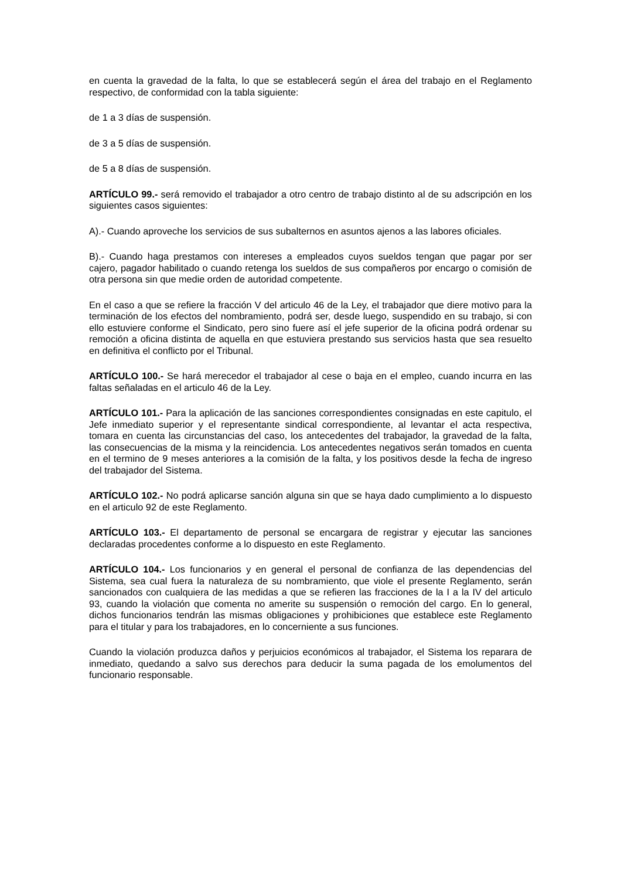en cuenta la gravedad de la falta, lo que se establecerá según el área del trabajo en el Reglamento respectivo, de conformidad con la tabla siguiente:
de 1 a 3 días de suspensión.
de 3 a 5 días de suspensión.
de 5 a 8 días de suspensión.
ARTÍCULO 99.- será removido el trabajador a otro centro de trabajo distinto al de su adscripción en los siguientes casos siguientes:
A).- Cuando aproveche los servicios de sus subalternos en asuntos ajenos a las labores oficiales.
B).- Cuando haga prestamos con intereses a empleados cuyos sueldos tengan que pagar por ser cajero, pagador habilitado o cuando retenga los sueldos de sus compañeros por encargo o comisión de otra persona sin que medie orden de autoridad competente.
En el caso a que se refiere la fracción V del articulo 46 de la Ley, el trabajador que diere motivo para la terminación de los efectos del nombramiento, podrá ser, desde luego, suspendido en su trabajo, si con ello estuviere conforme el Sindicato, pero sino fuere así el jefe superior de la oficina podrá ordenar su remoción a oficina distinta de aquella en que estuviera prestando sus servicios hasta que sea resuelto en definitiva el conflicto por el Tribunal.
ARTÍCULO 100.- Se hará merecedor el trabajador al cese o baja en el empleo, cuando incurra en las faltas señaladas en el articulo 46 de la Ley.
ARTÍCULO 101.- Para la aplicación de las sanciones correspondientes consignadas en este capitulo, el Jefe inmediato superior y el representante sindical correspondiente, al levantar el acta respectiva, tomara en cuenta las circunstancias del caso, los antecedentes del trabajador, la gravedad de la falta, las consecuencias de la misma y la reincidencia. Los antecedentes negativos serán tomados en cuenta en el termino de 9 meses anteriores a la comisión de la falta, y los positivos desde la fecha de ingreso del trabajador del Sistema.
ARTÍCULO 102.- No podrá aplicarse sanción alguna sin que se haya dado cumplimiento a lo dispuesto en el articulo 92 de este Reglamento.
ARTÍCULO 103.- El departamento de personal se encargara de registrar y ejecutar las sanciones declaradas procedentes conforme a lo dispuesto en este Reglamento.
ARTÍCULO 104.- Los funcionarios y en general el personal de confianza de las dependencias del Sistema, sea cual fuera la naturaleza de su nombramiento, que viole el presente Reglamento, serán sancionados con cualquiera de las medidas a que se refieren las fracciones de la I a la IV del articulo 93, cuando la violación que comenta no amerite su suspensión o remoción del cargo. En lo general, dichos funcionarios tendrán las mismas obligaciones y prohibiciones que establece este Reglamento para el titular y para los trabajadores, en lo concerniente a sus funciones.
Cuando la violación produzca daños y perjuicios económicos al trabajador, el Sistema los reparara de inmediato, quedando a salvo sus derechos para deducir la suma pagada de los emolumentos del funcionario responsable.